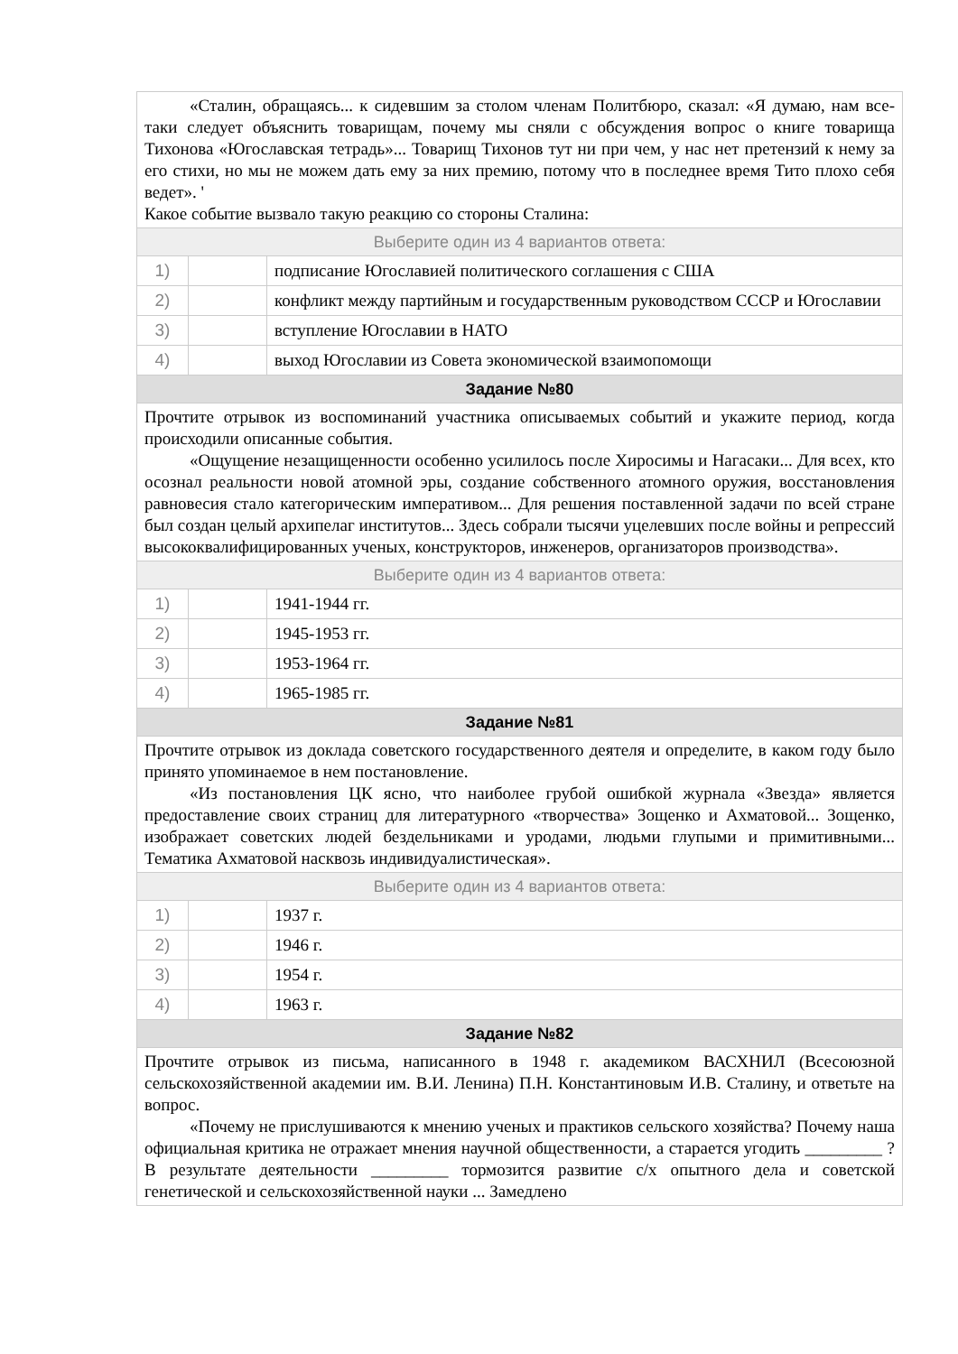| «Сталин, обращаясь... к сидевшим за столом членам Политбюро, сказал: «Я думаю, нам все-таки следует объяснить товарищам, почему мы сняли с обсуждения вопрос о книге товарища Тихонова «Югославская тетрадь»... Товарищ Тихонов тут ни при чем, у нас нет претензий к нему за его стихи, но мы не можем дать ему за них премию, потому что в последнее время Тито плохо себя ведет». ' Какое событие вызвало такую реакцию со стороны Сталина: | | |
| Выберите один из 4 вариантов ответа: | | |
| 1) | | подписание Югославией политического соглашения с США |
| 2) | | конфликт между партийным и государственным руководством СССР и Югославии |
| 3) | | вступление Югославии в НАТО |
| 4) | | выход Югославии из Совета экономической взаимопомощи |
| Задание №80 | | |
| Прочтите отрывок из воспоминаний участника описываемых событий и укажите период, когда происходили описанные события. «Ощущение незащищенности особенно усилилось после Хиросимы и Нагасаки... Для всех, кто осознал реальности новой атомной эры, создание собственного атомного оружия, восстановления равновесия стало категорическим императивом... Для решения поставленной задачи по всей стране был создан целый архипелаг институтов... Здесь собрали тысячи уцелевших после войны и репрессий высококвалифицированных ученых, конструкторов, инженеров, организаторов производства». | | |
| Выберите один из 4 вариантов ответа: | | |
| 1) | | 1941-1944 гг. |
| 2) | | 1945-1953 гг. |
| 3) | | 1953-1964 гг. |
| 4) | | 1965-1985 гг. |
| Задание №81 | | |
| Прочтите отрывок из доклада советского государственного деятеля и определите, в каком году было принято упоминаемое в нем постановление. «Из постановления ЦК ясно, что наиболее грубой ошибкой журнала «Звезда» является предоставление своих страниц для литературного «творчества» Зощенко и Ахматовой... Зощенко, изображает советских людей бездельниками и уродами, людьми глупыми и примитивными... Тематика Ахматовой насквозь индивидуалистическая». | | |
| Выберите один из 4 вариантов ответа: | | |
| 1) | | 1937 г. |
| 2) | | 1946 г. |
| 3) | | 1954 г. |
| 4) | | 1963 г. |
| Задание №82 | | |
| Прочтите отрывок из письма, написанного в 1948 г. академиком ВАСХНИЛ (Всесоюзной сельскохозяйственной академии им. В.И. Ленина) П.Н. Константиновым И.В. Сталину, и ответьте на вопрос. «Почему не прислушиваются к мнению ученых и практиков сельского хозяйства? Почему наша официальная критика не отражает мнения научной общественности, а старается угодить _________ ? В результате деятельности _________ тормозится развитие с/х опытного дела и советской генетической и сельскохозяйственной науки ... Замедлено | | |